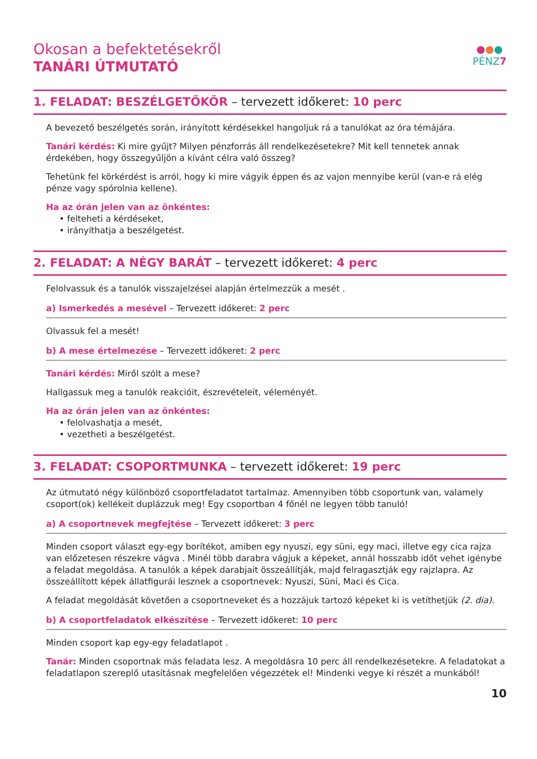●●●
PÉNZ7
Okosan a befektetésekről
TANÁRI ÚTMUTATÓ
1. FELADAT: BESZÉLGETŐKÖR – tervezett időkeret: 10 perc
A bevezető beszélgetés során, irányított kérdésekkel hangoljuk rá a tanulókat az óra témájára.
Tanári kérdés: Ki mire gyűjt? Milyen pénzforrás áll rendelkezésetekre? Mit kell tennetek annak érdekében, hogy összegyűljön a kívánt célra való összeg?
Tehetünk fel körkérdést is arról, hogy ki mire vágyik éppen és az vajon mennyibe kerül (van-e rá elég pénze vagy spórolnia kellene).
Ha az órán jelen van az önkéntes:
• felteheti a kérdéseket,
• irányíthatja a beszélgetést.
2. FELADAT: A NÉGY BARÁT – tervezett időkeret: 4 perc
Felolvassuk és a tanulók visszajelzései alapján értelmezzük a mesét .
a) Ismerkedés a mesével – Tervezett időkeret: 2 perc
Olvassuk fel a mesét!
b) A mese értelmezése – Tervezett időkeret: 2 perc
Tanári kérdés: Miről szólt a mese?
Hallgassuk meg a tanulók reakcióit, észrevételeit, véleményét.
Ha az órán jelen van az önkéntes:
• felolvashatja a mesét,
• vezetheti a beszélgetést.
3. FELADAT: CSOPORTMUNKA – tervezett időkeret: 19 perc
Az útmutató négy különböző csoportfeladatot tartalmaz. Amennyiben több csoportunk van, valamely csoport(ok) kellékeit duplázzuk meg! Egy csoportban 4 főnél ne legyen több tanuló!
a) A csoportnevek megfejtése – Tervezett időkeret: 3 perc
Minden csoport választ egy-egy borítékot, amiben egy nyuszi, egy süni, egy maci, illetve egy cica rajza van előzetesen részekre vágva . Minél több darabra vágjuk a képeket, annál hosszabb időt vehet igénybe a feladat megoldása. A tanulók a képek darabjait összeállítják, majd felragasztják egy rajzlapra. Az összeállított képek állatfigurái lesznek a csoportnevek: Nyuszi, Süni, Maci és Cica.
A feladat megoldását követően a csoportneveket és a hozzájuk tartozó képeket ki is vetíthetjük (2. dia).
b) A csoportfeladatok elkészítése – Tervezett időkeret: 10 perc
Minden csoport kap egy-egy feladatlapot .
Tanár: Minden csoportnak más feladata lesz. A megoldásra 10 perc áll rendelkezésetekre. A feladatokat a feladatlapon szereplő utasításnak megfelelően végezzétek el! Mindenki vegye ki részét a munkából!
10